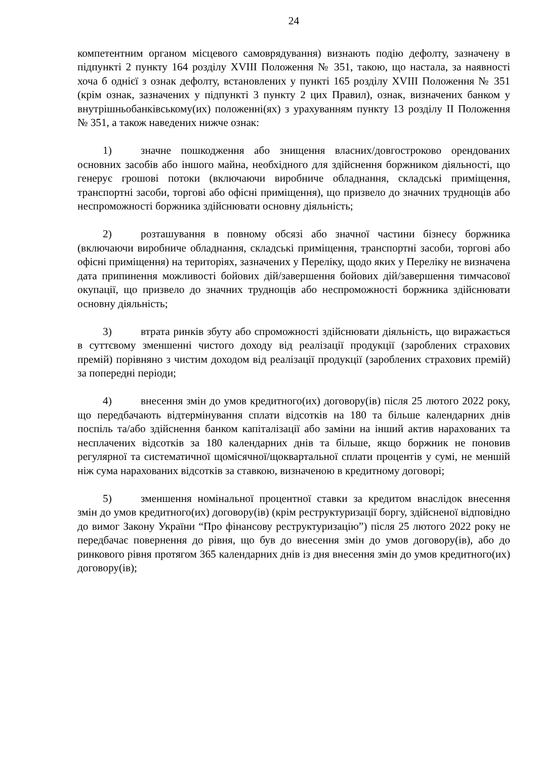24
компетентним органом місцевого самоврядування) визнають подію дефолту, зазначену в підпункті 2 пункту 164 розділу XVIII Положення № 351, такою, що настала, за наявності хоча б однієї з ознак дефолту, встановлених у пункті 165 розділу XVIII Положення № 351 (крім ознак, зазначених у підпункті 3 пункту 2 цих Правил), ознак, визначених банком у внутрішньобанківському(их) положенні(ях) з урахуванням пункту 13 розділу II Положення № 351, а також наведених нижче ознак:
1) значне пошкодження або знищення власних/довгостроково орендованих основних засобів або іншого майна, необхідного для здійснення боржником діяльності, що генерує грошові потоки (включаючи виробниче обладнання, складські приміщення, транспортні засоби, торгові або офісні приміщення), що призвело до значних труднощів або неспроможності боржника здійснювати основну діяльність;
2) розташування в повному обсязі або значної частини бізнесу боржника (включаючи виробниче обладнання, складські приміщення, транспортні засоби, торгові або офісні приміщення) на територіях, зазначених у Переліку, щодо яких у Переліку не визначена дата припинення можливості бойових дій/завершення бойових дій/завершення тимчасової окупації, що призвело до значних труднощів або неспроможності боржника здійснювати основну діяльність;
3) втрата ринків збуту або спроможності здійснювати діяльність, що виражається в суттєвому зменшенні чистого доходу від реалізації продукції (зароблених страхових премій) порівняно з чистим доходом від реалізації продукції (зароблених страхових премій) за попередні періоди;
4) внесення змін до умов кредитного(их) договору(ів) після 25 лютого 2022 року, що передбачають відтермінування сплати відсотків на 180 та більше календарних днів поспіль та/або здійснення банком капіталізації або заміни на інший актив нарахованих та несплачених відсотків за 180 календарних днів та більше, якщо боржник не поновив регулярної та систематичної щомісячної/щоквартальної сплати процентів у сумі, не меншій ніж сума нарахованих відсотків за ставкою, визначеною в кредитному договорі;
5) зменшення номінальної процентної ставки за кредитом внаслідок внесення змін до умов кредитного(их) договору(ів) (крім реструктуризації боргу, здійсненої відповідно до вимог Закону України “Про фінансову реструктуризацію”) після 25 лютого 2022 року не передбачає повернення до рівня, що був до внесення змін до умов договору(ів), або до ринкового рівня протягом 365 календарних днів із дня внесення змін до умов кредитного(их) договору(ів);